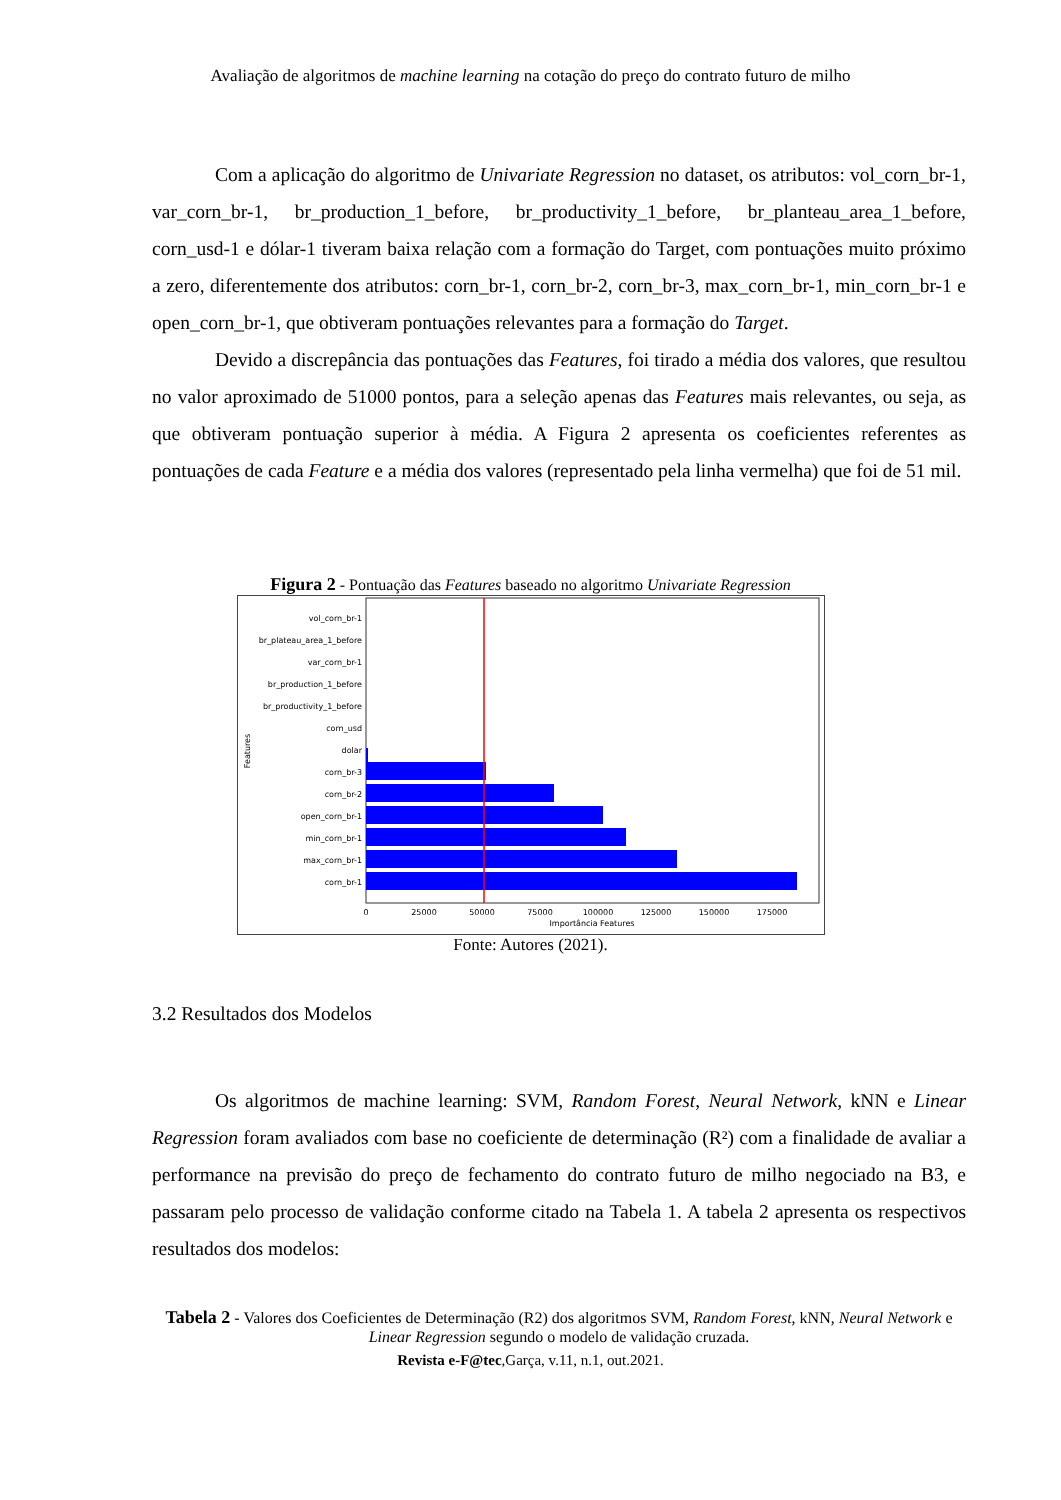Avaliação de algoritmos de machine learning na cotação do preço do contrato futuro de milho
Com a aplicação do algoritmo de Univariate Regression no dataset, os atributos: vol_corn_br-1, var_corn_br-1, br_production_1_before, br_productivity_1_before, br_planteau_area_1_before, corn_usd-1 e dólar-1 tiveram baixa relação com a formação do Target, com pontuações muito próximo a zero, diferentemente dos atributos: corn_br-1, corn_br-2, corn_br-3, max_corn_br-1, min_corn_br-1 e open_corn_br-1, que obtiveram pontuações relevantes para a formação do Target.
Devido a discrepância das pontuações das Features, foi tirado a média dos valores, que resultou no valor aproximado de 51000 pontos, para a seleção apenas das Features mais relevantes, ou seja, as que obtiveram pontuação superior à média. A Figura 2 apresenta os coeficientes referentes as pontuações de cada Feature e a média dos valores (representado pela linha vermelha) que foi de 51 mil.
Figura 2 - Pontuação das Features baseado no algoritmo Univariate Regression
vol_corn_br-1
br_plateau_area_1_before
var_corn_br-1
br_production_1_before
br_productivity_1_before
corn_usd
dolar
corn_br-3
corn_br-2
open_corn_br-1
min_corn_br-1
max_corn_br-1
corn_br-1
0
25000
50000
75000
100000
125000
150000
175000
Importância Features
Features
Fonte: Autores (2021).
3.2 Resultados dos Modelos
Os algoritmos de machine learning: SVM, Random Forest, Neural Network, kNN e Linear Regression foram avaliados com base no coeficiente de determinação (R²) com a finalidade de avaliar a performance na previsão do preço de fechamento do contrato futuro de milho negociado na B3, e passaram pelo processo de validação conforme citado na Tabela 1. A tabela 2 apresenta os respectivos resultados dos modelos:
Tabela 2 - Valores dos Coeficientes de Determinação (R2) dos algoritmos SVM, Random Forest, kNN, Neural Network e Linear Regression segundo o modelo de validação cruzada.
Revista e-F@tec,Garça, v.11, n.1, out.2021.